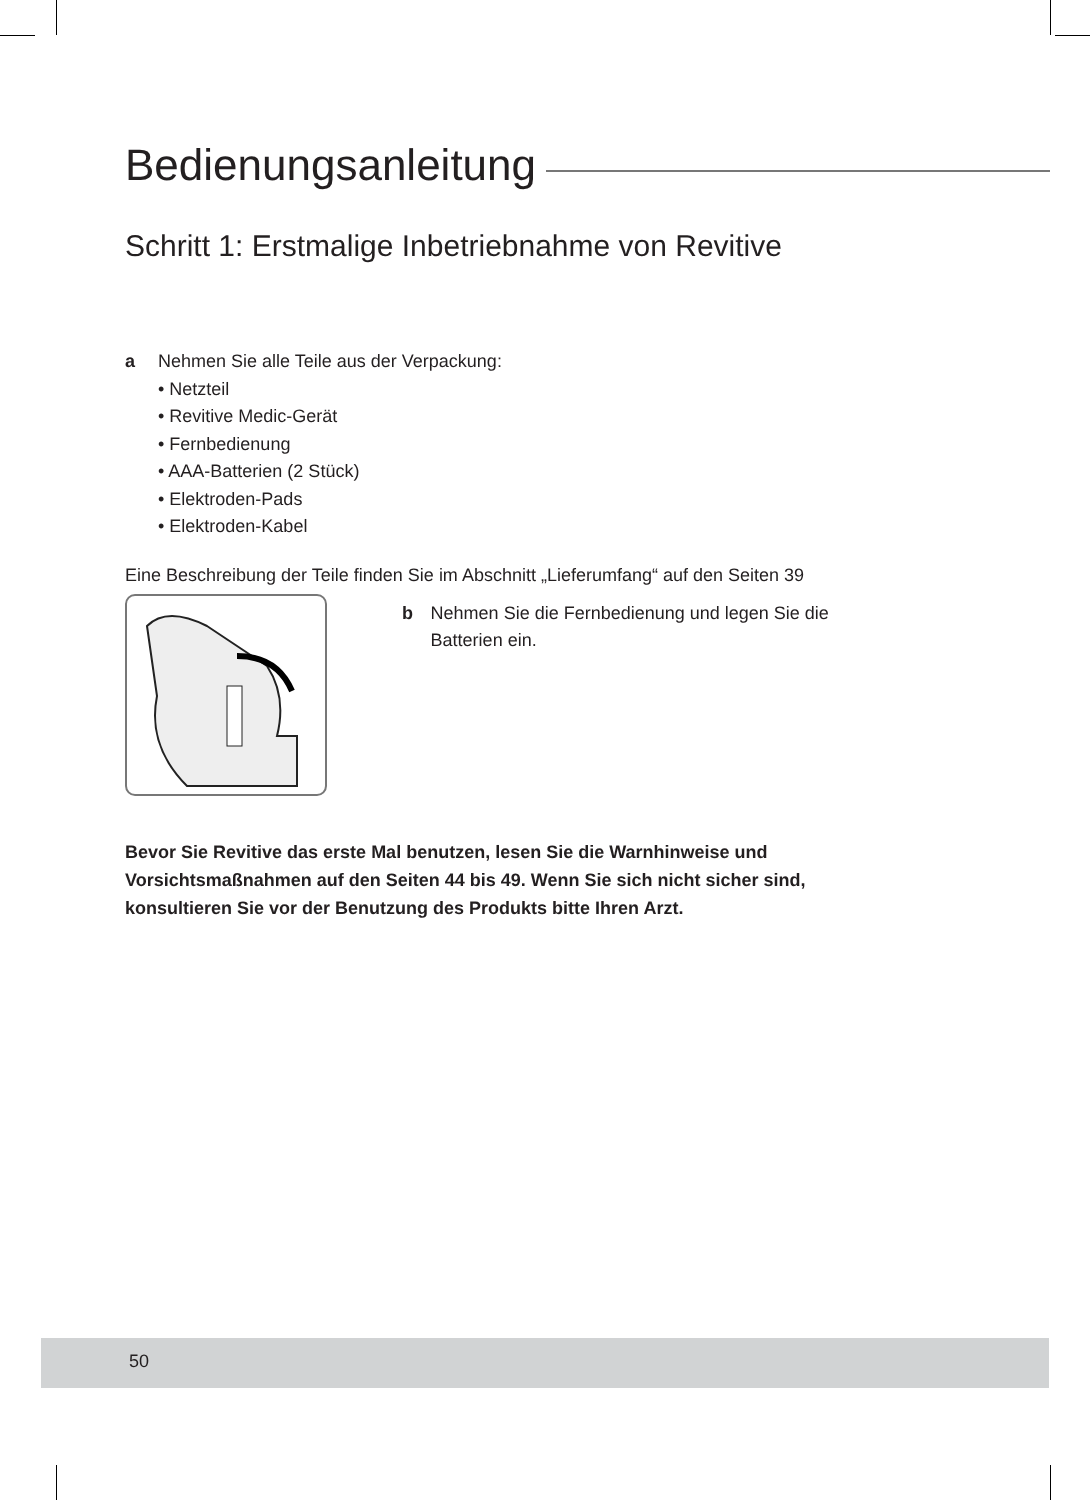Bedienungsanleitung
Schritt 1: Erstmalige Inbetriebnahme von Revitive
a Nehmen Sie alle Teile aus der Verpackung:
• Netzteil
• Revitive Medic-Gerät
• Fernbedienung
• AAA-Batterien (2 Stück)
• Elektroden-Pads
• Elektroden-Kabel
Eine Beschreibung der Teile finden Sie im Abschnitt „Lieferumfang“ auf den Seiten 39
b Nehmen Sie die Fernbedienung und legen Sie die Batterien ein.
Bevor Sie Revitive das erste Mal benutzen, lesen Sie die Warnhinweise und Vorsichtsmaßnahmen auf den Seiten 44 bis 49. Wenn Sie sich nicht sicher sind, konsultieren Sie vor der Benutzung des Produkts bitte Ihren Arzt.
50